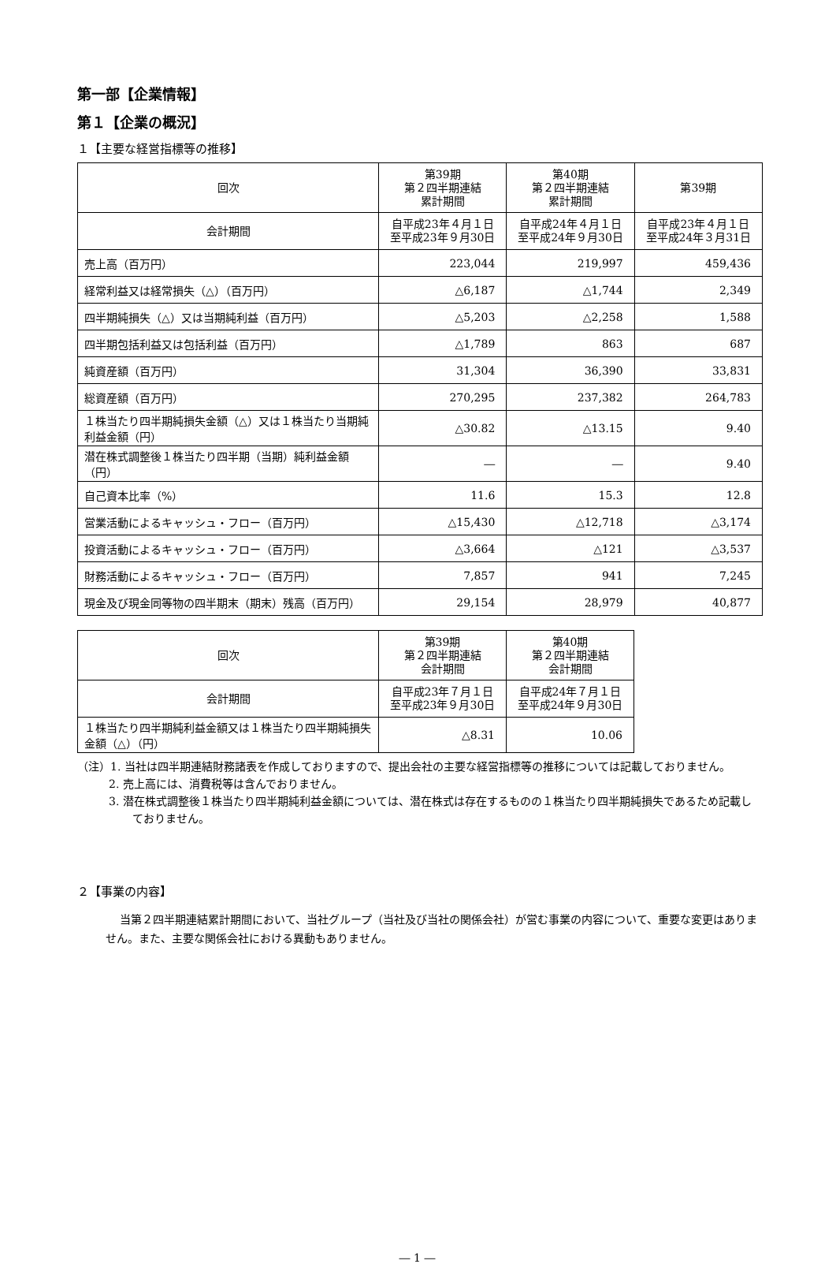第一部【企業情報】
第１【企業の概況】
１【主要な経営指標等の推移】
| 回次 | 第39期 第２四半期連結 累計期間 | 第40期 第２四半期連結 累計期間 | 第39期 |
| --- | --- | --- | --- |
| 会計期間 | 自平成23年４月１日 至平成23年９月30日 | 自平成24年４月１日 至平成24年９月30日 | 自平成23年４月１日 至平成24年３月31日 |
| 売上高（百万円） | 223,044 | 219,997 | 459,436 |
| 経常利益又は経常損失（△）（百万円） | △6,187 | △1,744 | 2,349 |
| 四半期純損失（△）又は当期純利益（百万円） | △5,203 | △2,258 | 1,588 |
| 四半期包括利益又は包括利益（百万円） | △1,789 | 863 | 687 |
| 純資産額（百万円） | 31,304 | 36,390 | 33,831 |
| 総資産額（百万円） | 270,295 | 237,382 | 264,783 |
| １株当たり四半期純損失金額（△）又は１株当たり当期純利益金額（円） | △30.82 | △13.15 | 9.40 |
| 潜在株式調整後１株当たり四半期（当期）純利益金額（円） | ― | ― | 9.40 |
| 自己資本比率（%） | 11.6 | 15.3 | 12.8 |
| 営業活動によるキャッシュ・フロー（百万円） | △15,430 | △12,718 | △3,174 |
| 投資活動によるキャッシュ・フロー（百万円） | △3,664 | △121 | △3,537 |
| 財務活動によるキャッシュ・フロー（百万円） | 7,857 | 941 | 7,245 |
| 現金及び現金同等物の四半期末（期末）残高（百万円） | 29,154 | 28,979 | 40,877 |
| 回次 | 第39期 第２四半期連結 会計期間 | 第40期 第２四半期連結 会計期間 |
| --- | --- | --- |
| 会計期間 | 自平成23年７月１日 至平成23年９月30日 | 自平成24年７月１日 至平成24年９月30日 |
| １株当たり四半期純利益金額又は１株当たり四半期純損失金額（△）（円） | △8.31 | 10.06 |
（注）1. 当社は四半期連結財務諸表を作成しておりますので、提出会社の主要な経営指標等の推移については記載しておりません。
2. 売上高には、消費税等は含んでおりません。
3. 潜在株式調整後１株当たり四半期純利益金額については、潜在株式は存在するものの１株当たり四半期純損失であるため記載しておりません。
２【事業の内容】
当第２四半期連結累計期間において、当社グループ（当社及び当社の関係会社）が営む事業の内容について、重要な変更はありません。また、主要な関係会社における異動もありません。
― 1 ―